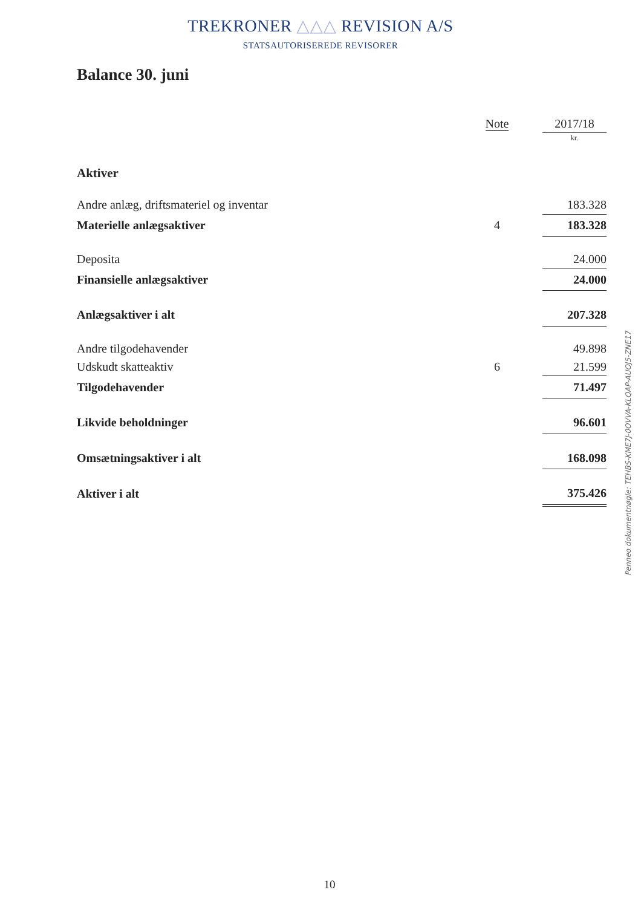TREKRONER △△△ REVISION A/S
STATSAUTORISEREDE REVISORER
Balance 30. juni
| | Note | | 2017/18 |
| --- | --- | --- | --- |
| | | | kr. |
| Aktiver | | | |
| Andre anlæg, driftsmateriel og inventar | | | 183.328 |
| Materielle anlægsaktiver | 4 | | 183.328 |
| Deposita | | | 24.000 |
| Finansielle anlægsaktiver | | | 24.000 |
| Anlægsaktiver i alt | | | 207.328 |
| Andre tilgodehavender | | | 49.898 |
| Udskudt skatteaktiv | 6 | | 21.599 |
| Tilgodehavender | | | 71.497 |
| Likvide beholdninger | | | 96.601 |
| Omsætningsaktiver i alt | | | 168.098 |
| Aktiver i alt | | | 375.426 |
Penneo dokumentnøgle: TEHBS-KME7J-0OVVA-KLQAP-AUOJ5-ZNE17
10